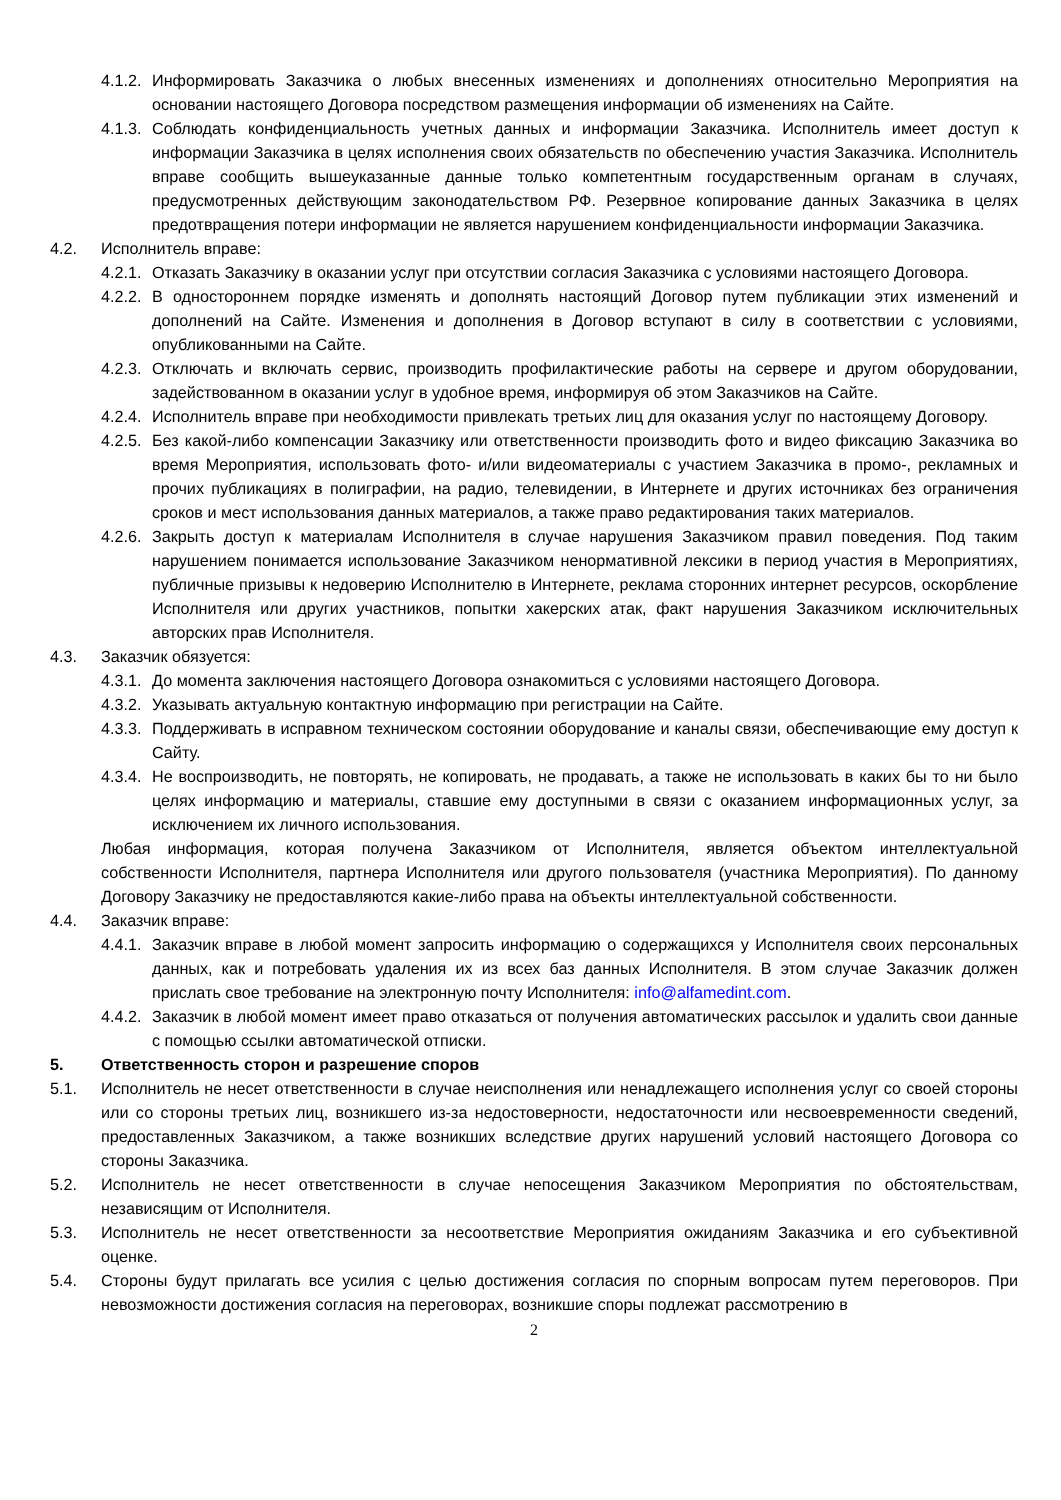4.1.2. Информировать Заказчика о любых внесенных изменениях и дополнениях относительно Мероприятия на основании настоящего Договора посредством размещения информации об изменениях на Сайте.
4.1.3. Соблюдать конфиденциальность учетных данных и информации Заказчика. Исполнитель имеет доступ к информации Заказчика в целях исполнения своих обязательств по обеспечению участия Заказчика. Исполнитель вправе сообщить вышеуказанные данные только компетентным государственным органам в случаях, предусмотренных действующим законодательством РФ. Резервное копирование данных Заказчика в целях предотвращения потери информации не является нарушением конфиденциальности информации Заказчика.
4.2. Исполнитель вправе:
4.2.1. Отказать Заказчику в оказании услуг при отсутствии согласия Заказчика с условиями настоящего Договора.
4.2.2. В одностороннем порядке изменять и дополнять настоящий Договор путем публикации этих изменений и дополнений на Сайте. Изменения и дополнения в Договор вступают в силу в соответствии с условиями, опубликованными на Сайте.
4.2.3. Отключать и включать сервис, производить профилактические работы на сервере и другом оборудовании, задействованном в оказании услуг в удобное время, информируя об этом Заказчиков на Сайте.
4.2.4. Исполнитель вправе при необходимости привлекать третьих лиц для оказания услуг по настоящему Договору.
4.2.5. Без какой-либо компенсации Заказчику или ответственности производить фото и видео фиксацию Заказчика во время Мероприятия, использовать фото- и/или видеоматериалы с участием Заказчика в промо-, рекламных и прочих публикациях в полиграфии, на радио, телевидении, в Интернете и других источниках без ограничения сроков и мест использования данных материалов, а также право редактирования таких материалов.
4.2.6. Закрыть доступ к материалам Исполнителя в случае нарушения Заказчиком правил поведения. Под таким нарушением понимается использование Заказчиком ненормативной лексики в период участия в Мероприятиях, публичные призывы к недоверию Исполнителю в Интернете, реклама сторонних интернет ресурсов, оскорбление Исполнителя или других участников, попытки хакерских атак, факт нарушения Заказчиком исключительных авторских прав Исполнителя.
4.3. Заказчик обязуется:
4.3.1. До момента заключения настоящего Договора ознакомиться с условиями настоящего Договора.
4.3.2. Указывать актуальную контактную информацию при регистрации на Сайте.
4.3.3. Поддерживать в исправном техническом состоянии оборудование и каналы связи, обеспечивающие ему доступ к Сайту.
4.3.4. Не воспроизводить, не повторять, не копировать, не продавать, а также не использовать в каких бы то ни было целях информацию и материалы, ставшие ему доступными в связи с оказанием информационных услуг, за исключением их личного использования.
Любая информация, которая получена Заказчиком от Исполнителя, является объектом интеллектуальной собственности Исполнителя, партнера Исполнителя или другого пользователя (участника Мероприятия). По данному Договору Заказчику не предоставляются какие-либо права на объекты интеллектуальной собственности.
4.4. Заказчик вправе:
4.4.1. Заказчик вправе в любой момент запросить информацию о содержащихся у Исполнителя своих персональных данных, как и потребовать удаления их из всех баз данных Исполнителя. В этом случае Заказчик должен прислать свое требование на электронную почту Исполнителя: info@alfamedint.com.
4.4.2. Заказчик в любой момент имеет право отказаться от получения автоматических рассылок и удалить свои данные с помощью ссылки автоматической отписки.
5. Ответственность сторон и разрешение споров
5.1. Исполнитель не несет ответственности в случае неисполнения или ненадлежащего исполнения услуг со своей стороны или со стороны третьих лиц, возникшего из-за недостоверности, недостаточности или несвоевременности сведений, предоставленных Заказчиком, а также возникших вследствие других нарушений условий настоящего Договора со стороны Заказчика.
5.2. Исполнитель не несет ответственности в случае непосещения Заказчиком Мероприятия по обстоятельствам, независящим от Исполнителя.
5.3. Исполнитель не несет ответственности за несоответствие Мероприятия ожиданиям Заказчика и его субъективной оценке.
5.4. Стороны будут прилагать все усилия с целью достижения согласия по спорным вопросам путем переговоров. При невозможности достижения согласия на переговорах, возникшие споры подлежат рассмотрению в
2